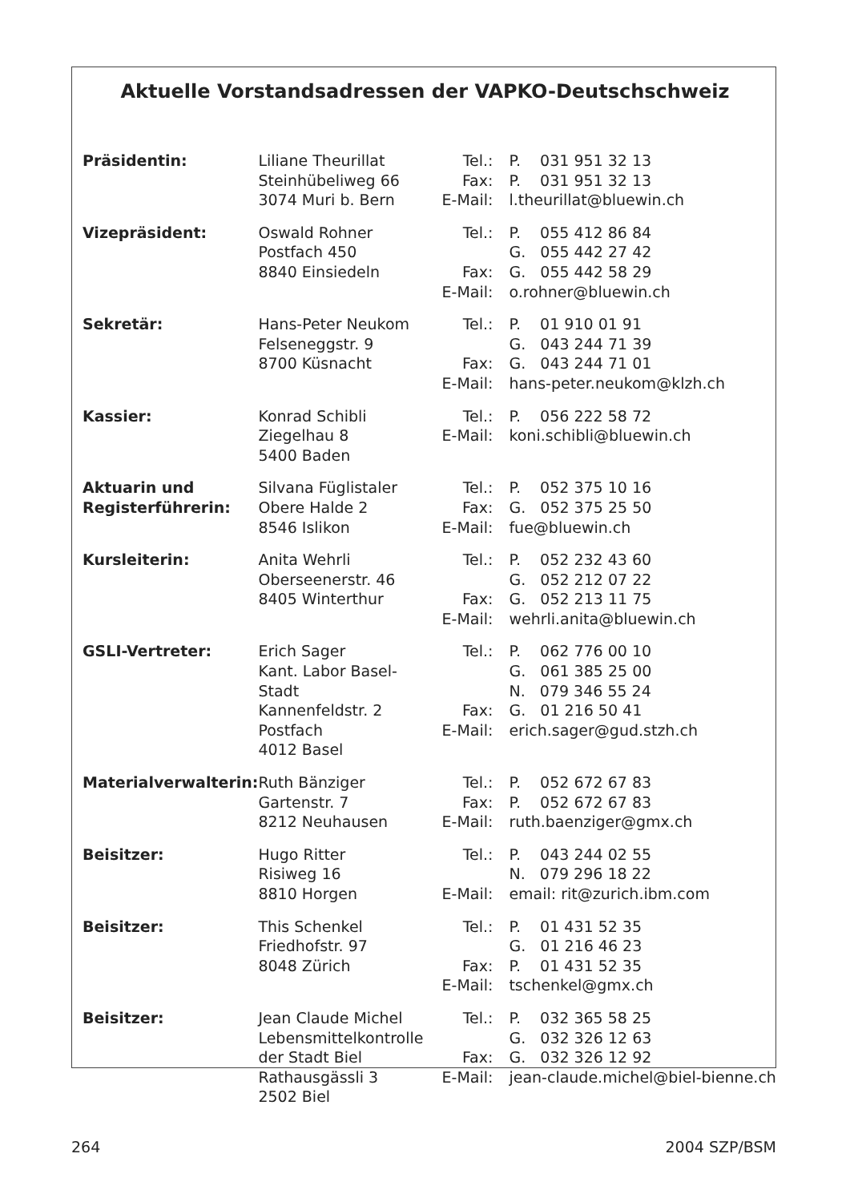Aktuelle Vorstandsadressen der VAPKO-Deutschschweiz
| Präsidentin: | Liliane Theurillat Steinhübeliweg 66 3074 Muri b. Bern | Tel.: Fax: E-Mail: | P. 031 951 32 13 P. 031 951 32 13 l.theurillat@bluewin.ch |
| Vizepräsident: | Oswald Rohner Postfach 450 8840 Einsiedeln | Tel.: Fax: E-Mail: | P. 055 412 86 84 G. 055 442 27 42 G. 055 442 58 29 o.rohner@bluewin.ch |
| Sekretär: | Hans-Peter Neukom Felseneggstr. 9 8700 Küsnacht | Tel.: Fax: E-Mail: | P. 01 910 01 91 G. 043 244 71 39 G. 043 244 71 01 hans-peter.neukom@klzh.ch |
| Kassier: | Konrad Schibli Ziegelhau 8 5400 Baden | Tel.: E-Mail: | P. 056 222 58 72 koni.schibli@bluewin.ch |
| Aktuarin und Registerführerin: | Silvana Füglistaler Obere Halde 2 8546 Islikon | Tel.: Fax: E-Mail: | P. 052 375 10 16 G. 052 375 25 50 fue@bluewin.ch |
| Kursleiterin: | Anita Wehrli Oberseenerstr. 46 8405 Winterthur | Tel.: Fax: E-Mail: | P. 052 232 43 60 G. 052 212 07 22 G. 052 213 11 75 wehrli.anita@bluewin.ch |
| GSLI-Vertreter: | Erich Sager Kant. Labor Basel-Stadt Kannenfeldstr. 2 Postfach 4012 Basel | Tel.: Fax: E-Mail: | P. 062 776 00 10 G. 061 385 25 00 N. 079 346 55 24 G. 01 216 50 41 erich.sager@gud.stzh.ch |
| Materialverwalterin: | Ruth Bänziger Gartenstr. 7 8212 Neuhausen | Tel.: Fax: E-Mail: | P. 052 672 67 83 P. 052 672 67 83 ruth.baenziger@gmx.ch |
| Beisitzer: | Hugo Ritter Risiweg 16 8810 Horgen | Tel.: E-Mail: | P. 043 244 02 55 N. 079 296 18 22 email: rit@zurich.ibm.com |
| Beisitzer: | This Schenkel Friedhofstr. 97 8048 Zürich | Tel.: Fax: E-Mail: | P. 01 431 52 35 G. 01 216 46 23 P. 01 431 52 35 tschenkel@gmx.ch |
| Beisitzer: | Jean Claude Michel Lebensmittelkontrolle der Stadt Biel Rathausgässli 3 2502 Biel | Tel.: Fax: E-Mail: | P. 032 365 58 25 G. 032 326 12 63 G. 032 326 12 92 jean-claude.michel@biel-bienne.ch |
264 2004 SZP/BSM